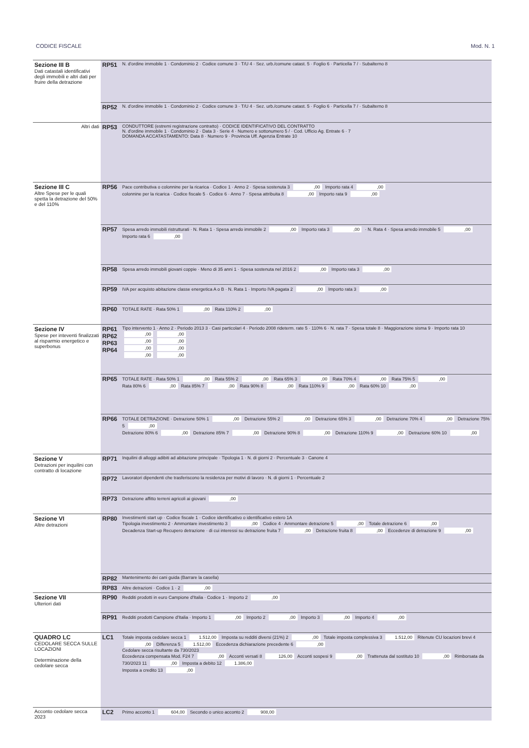CODICE FISCALE Mod. N. 1
| Sezione III B Dati catastali identificativi degli immobili e altri dati per fruire della detrazione | RP51 | N. d'ordine immobile 1 · Condominio 2 · Codice comune 3 · T/U 4 · Sez. urb./comune catast. 5 · Foglio 6 · Particella 7 / · Subalterno 8 |
| | RP52 | N. d'ordine immobile 1 · Condominio 2 · Codice comune 3 · T/U 4 · Sez. urb./comune catast. 5 · Foglio 6 · Particella 7 / · Subalterno 8 |
| Altri dati | RP53 | CONDUTTORE (estremi registrazione contratto) · CODICE IDENTIFICATIVO DEL CONTRATTO N. d'ordine immobile 1 · Condominio 2 · Data 3 · Serie 4 · Numero e sottonumero 5 / · Cod. Ufficio Ag. Entrate 6 · 7 DOMANDA ACCATASTAMENTO: Data 8 · Numero 9 · Provincia Uff. Agenzia Entrate 10 |
| Sezione III C Altre Spese per le quali spetta la detrazione del 50% e del 110% | RP56 | Pace contributiva o colonnine per la ricarica · Codice 1 · Anno 2 · Spesa sostenuta 3 ,00 Importo rata 4 ,00 colonnine per la ricarica · Codice fiscale 5 · Codice 6 · Anno 7 · Spesa attribuita 8 ,00 Importo rata 9 ,00 |
| | RP57 | Spesa arredo immobili ristrutturati · N. Rata 1 · Spesa arredo immobile 2 ,00 Importo rata 3 ,00 · N. Rata 4 · Spesa arredo immobile 5 ,00 Importo rata 6 ,00 |
| | RP58 | Spesa arredo immobili giovani coppie · Meno di 35 anni 1 · Spesa sostenuta nel 2016 2 ,00 Importo rata 3 ,00 |
| | RP59 | IVA per acquisto abitazione classe energetica A o B · N. Rata 1 · Importo IVA pagata 2 ,00 Importo rata 3 ,00 |
| | RP60 | TOTALE RATE · Rata 50% 1 ,00 Rata 110% 2 ,00 |
| Sezione IV Spese per inteventi finalizzati al risparmio energetico e superbonus | RP61 RP62 RP63 RP64 | Tipo intervento 1 · Anno 2 · Periodo 2013 3 · Casi particolari 4 · Periodo 2008 rideterm. rate 5 · 110% 6 · N. rata 7 · Spesa totale 8 · Maggiorazione sisma 9 · Importo rata 10 ,00 ,00 ,00 ,00 ,00 ,00 ,00 ,00 |
| | RP65 | TOTALE RATE · Rata 50% 1 ,00 Rata 55% 2 ,00 Rata 65% 3 ,00 Rata 70% 4 ,00 Rata 75% 5 ,00 Rata 80% 6 ,00 Rata 85% 7 ,00 Rata 90% 8 ,00 Rata 110% 9 ,00 Rata 60% 10 ,00 |
| | RP66 | TOTALE DETRAZIONE · Detrazione 50% 1 ,00 Detrazione 55% 2 ,00 Detrazione 65% 3 ,00 Detrazione 70% 4 ,00 Detrazione 75% 5 ,00 Detrazione 80% 6 ,00 Detrazione 85% 7 ,00 Detrazione 90% 8 ,00 Detrazione 110% 9 ,00 Detrazione 60% 10 ,00 |
| Sezione V Detrazioni per inquilini con contratto di locazione | RP71 | Inquilini di alloggi adibiti ad abitazione principale · Tipologia 1 · N. di giorni 2 · Percentuale 3 · Canone 4 |
| | RP72 | Lavoratori dipendenti che trasferiscono la residenza per motivi di lavoro · N. di giorni 1 · Percentuale 2 |
| | RP73 | Detrazione affitto terreni agricoli ai giovani ,00 |
| Sezione VI Altre detrazioni | RP80 | Investimenti start up · Codice fiscale 1 · Codice identificativo o identificativo estero 1A Tipologia investimento 2 · Ammontare investimento 3 ,00 Codice 4 · Ammontare detrazione 5 ,00 Totale detrazione 6 ,00 Decadenza Start-up Recupero detrazione · di cui interessi su detrazione fruita 7 ,00 Detrazione fruita 8 ,00 Eccedenze di detrazione 9 ,00 |
| | RP82 | Mantenimento dei cani guida (Barrare la casella) |
| | RP83 | Altre detrazioni · Codice 1 · 2 ,00 |
| Sezione VII Ulteriori dati | RP90 | Redditi prodotti in euro Campione d'Italia · Codice 1 · Importo 2 ,00 |
| | RP91 | Redditi prodotti Campione d'Italia · Importo 1 ,00 Importo 2 ,00 Importo 3 ,00 Importo 4 ,00 |
| QUADRO LC CEDOLARE SECCA SULLE LOCAZIONI Determinazione della cedolare secca | LC1 | Totale imposta cedolare secca 1 1.512,00 Imposta su redditi diversi (21%) 2 ,00 Totale imposta complessiva 3 1.512,00 Ritenute CU locazioni brevi 4 ,00 Differenza 5 1.512,00 Eccedenza dichiarazione precedente 6 ,00 Cedolare secca risultante da 730/2023 Eccedenza compensata Mod. F24 7 ,00 Acconti versati 8 126,00 Acconti sospesi 9 ,00 Trattenuta dal sostituto 10 ,00 Rimborsata da 730/2023 11 ,00 Imposta a debito 12 1.386,00 Imposta a credito 13 ,00 |
| Acconto cedolare secca 2023 | LC2 | Primo acconto 1 604,00 Secondo o unico acconto 2 908,00 |